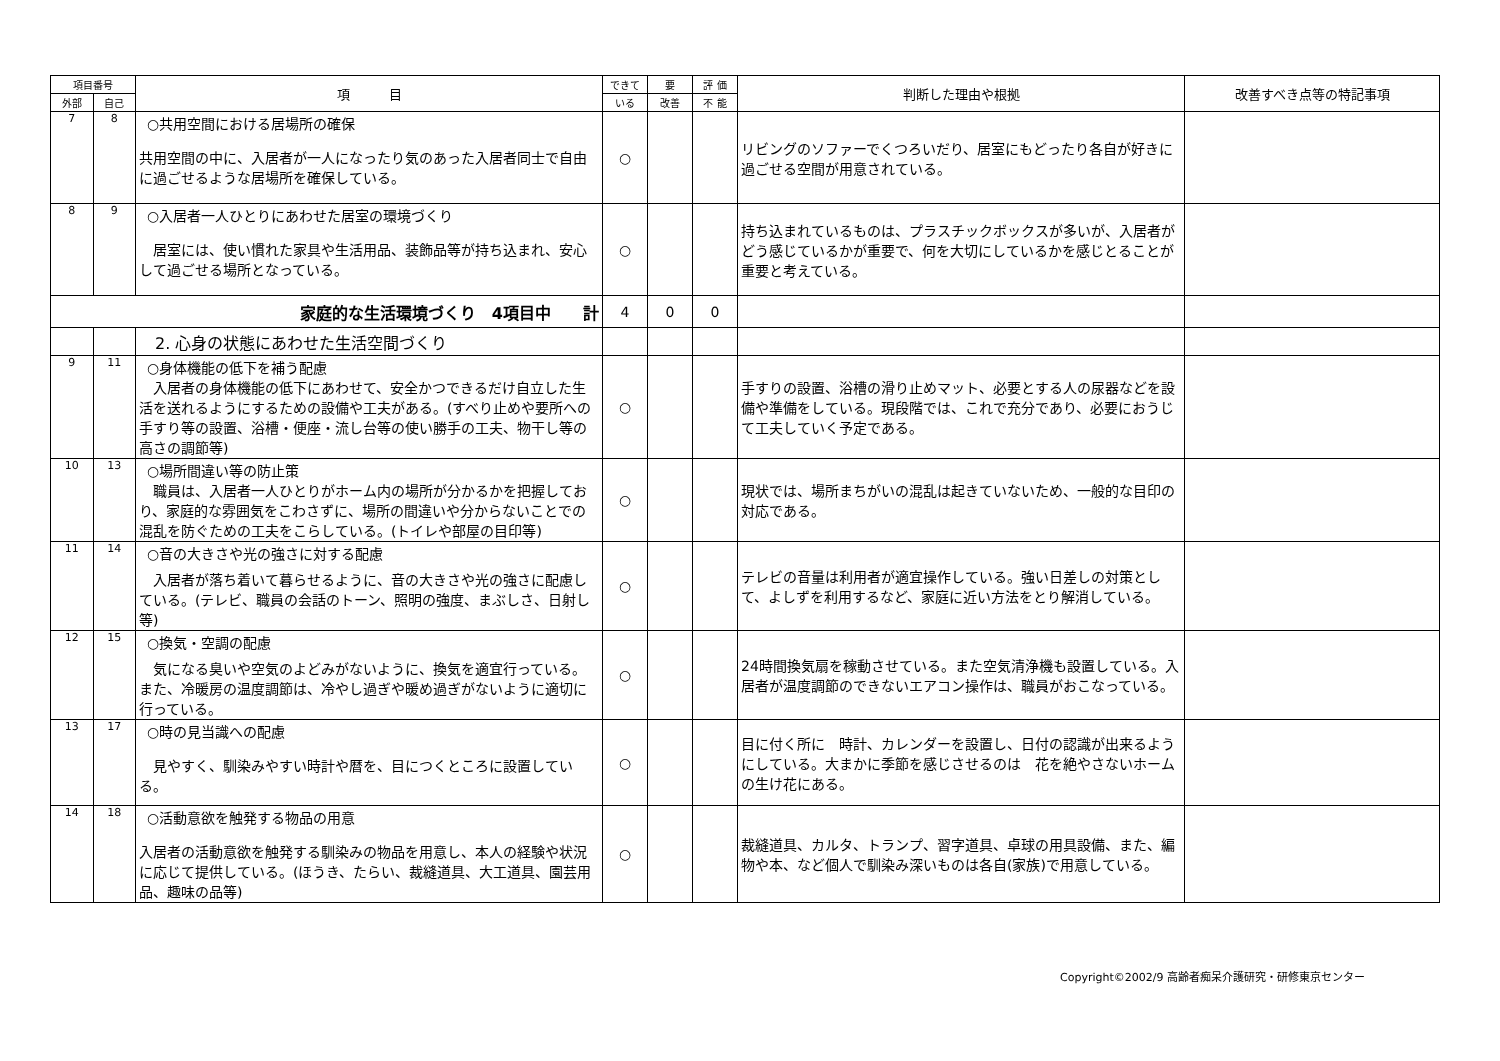| 項目番号 | | 項 目 | できて | 要 | 評 価 | 判断した理由や根拠 | 改善すべき点等の特記事項 |
| --- | --- | --- | --- | --- | --- | --- | --- |
| 外部 | 自己 | | いる | 改善 | 不 能 | | |
| 7 | 8 | ○共用空間における居場所の確保 共用空間の中に、入居者が一人になったり気のあった入居者同士で自由に過ごせるような居場所を確保している。 | ○ | | | リビングのソファーでくつろいだり、居室にもどったり各自が好きに過ごせる空間が用意されている。 | |
| 8 | 9 | ○入居者一人ひとりにあわせた居室の環境づくり 居室には、使い慣れた家具や生活用品、装飾品等が持ち込まれ、安心して過ごせる場所となっている。 | ○ | | | 持ち込まれているものは、プラスチックボックスが多いが、入居者がどう感じているかが重要で、何を大切にしているかを感じとることが重要と考えている。 | |
| 家庭的な生活環境づくり 4項目中 計 | | | 4 | 0 | 0 | | |
| | | 2. 心身の状態にあわせた生活空間づくり | | | | | |
| 9 | 11 | ○身体機能の低下を補う配慮 入居者の身体機能の低下にあわせて、安全かつできるだけ自立した生活を送れるようにするための設備や工夫がある。(すべり止めや要所への手すり等の設置、浴槽・便座・流し台等の使い勝手の工夫、物干し等の高さの調節等) | ○ | | | 手すりの設置、浴槽の滑り止めマット、必要とする人の尿器などを設備や準備をしている。現段階では、これで充分であり、必要におうじて工夫していく予定である。 | |
| 10 | 13 | ○場所間違い等の防止策 職員は、入居者一人ひとりがホーム内の場所が分かるかを把握しており、家庭的な雰囲気をこわさずに、場所の間違いや分からないことでの混乱を防ぐための工夫をこらしている。(トイレや部屋の目印等) | ○ | | | 現状では、場所まちがいの混乱は起きていないため、一般的な目印の対応である。 | |
| 11 | 14 | ○音の大きさや光の強さに対する配慮 入居者が落ち着いて暮らせるように、音の大きさや光の強さに配慮している。(テレビ、職員の会話のトーン、照明の強度、まぶしさ、日射し等) | ○ | | | テレビの音量は利用者が適宜操作している。強い日差しの対策として、よしずを利用するなど、家庭に近い方法をとり解消している。 | |
| 12 | 15 | ○換気・空調の配慮 気になる臭いや空気のよどみがないように、換気を適宜行っている。また、冷暖房の温度調節は、冷やし過ぎや暖め過ぎがないように適切に行っている。 | ○ | | | 24時間換気扇を稼動させている。また空気清浄機も設置している。入居者が温度調節のできないエアコン操作は、職員がおこなっている。 | |
| 13 | 17 | ○時の見当識への配慮 見やすく、馴染みやすい時計や暦を、目につくところに設置している。 | ○ | | | 目に付く所に 時計、カレンダーを設置し、日付の認識が出来るようにしている。大まかに季節を感じさせるのは 花を絶やさないホームの生け花にある。 | |
| 14 | 18 | ○活動意欲を触発する物品の用意 入居者の活動意欲を触発する馴染みの物品を用意し、本人の経験や状況に応じて提供している。(ほうき、たらい、裁縫道具、大工道具、園芸用品、趣味の品等) | ○ | | | 裁縫道具、カルタ、トランプ、習字道具、卓球の用具設備、また、編物や本、など個人で馴染み深いものは各自(家族)で用意している。 | |
Copyright©2002/9 高齢者痴呆介護研究・研修東京センター